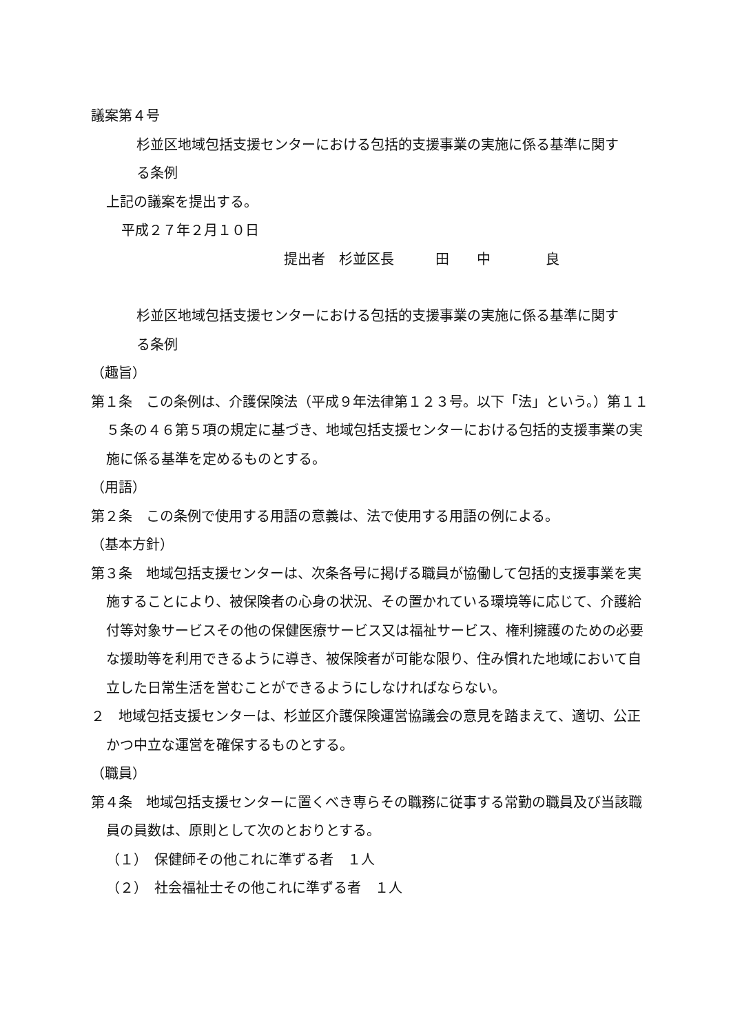議案第４号
杉並区地域包括支援センターにおける包括的支援事業の実施に係る基準に関する条例
上記の議案を提出する。
平成２７年２月１０日
提出者　杉並区長　　　田　　中　　　　良
杉並区地域包括支援センターにおける包括的支援事業の実施に係る基準に関する条例
（趣旨）
第１条　この条例は、介護保険法（平成９年法律第１２３号。以下「法」という。）第１１５条の４６第５項の規定に基づき、地域包括支援センターにおける包括的支援事業の実施に係る基準を定めるものとする。
（用語）
第２条　この条例で使用する用語の意義は、法で使用する用語の例による。
（基本方針）
第３条　地域包括支援センターは、次条各号に掲げる職員が協働して包括的支援事業を実施することにより、被保険者の心身の状況、その置かれている環境等に応じて、介護給付等対象サービスその他の保健医療サービス又は福祉サービス、権利擁護のための必要な援助等を利用できるように導き、被保険者が可能な限り、住み慣れた地域において自立した日常生活を営むことができるようにしなければならない。
２　地域包括支援センターは、杉並区介護保険運営協議会の意見を踏まえて、適切、公正かつ中立な運営を確保するものとする。
（職員）
第４条　地域包括支援センターに置くべき専らその職務に従事する常勤の職員及び当該職員の員数は、原則として次のとおりとする。
（１）　保健師その他これに準ずる者　１人
（２）　社会福祉士その他これに準ずる者　１人